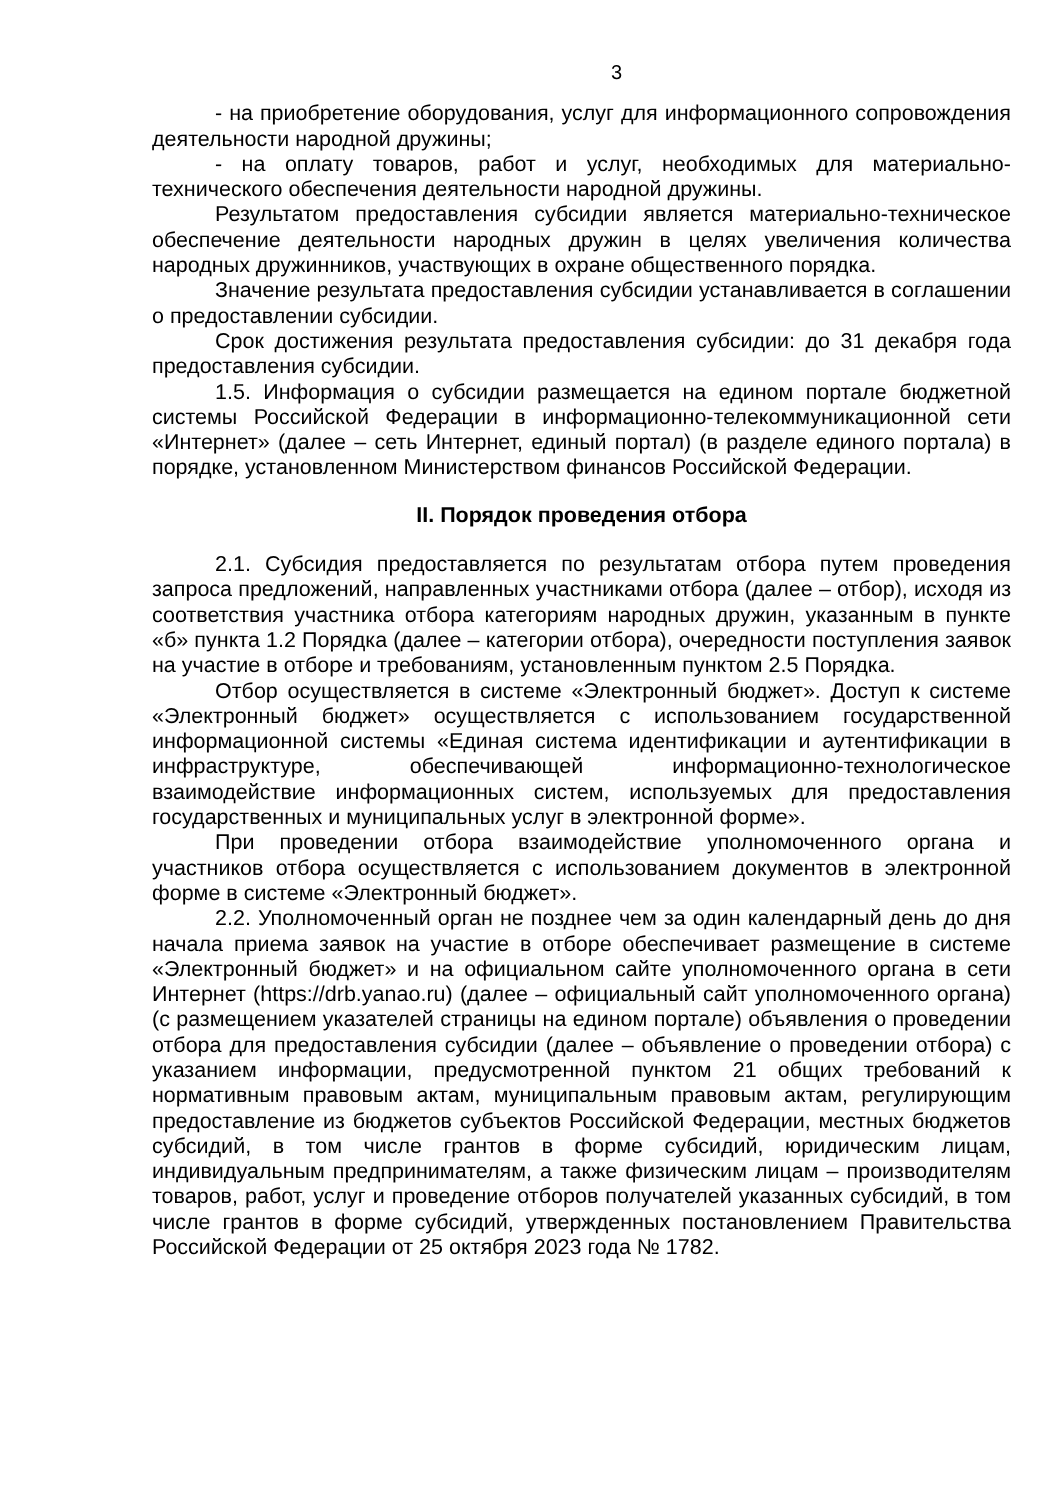3
- на приобретение оборудования, услуг для информационного сопровождения деятельности народной дружины;
- на оплату товаров, работ и услуг, необходимых для материально-технического обеспечения деятельности народной дружины.
Результатом предоставления субсидии является материально-техническое обеспечение деятельности народных дружин в целях увеличения количества народных дружинников, участвующих в охране общественного порядка.
Значение результата предоставления субсидии устанавливается в соглашении о предоставлении субсидии.
Срок достижения результата предоставления субсидии: до 31 декабря года предоставления субсидии.
1.5. Информация о субсидии размещается на едином портале бюджетной системы Российской Федерации в информационно-телекоммуникационной сети «Интернет» (далее – сеть Интернет, единый портал) (в разделе единого портала) в порядке, установленном Министерством финансов Российской Федерации.
II. Порядок проведения отбора
2.1. Субсидия предоставляется по результатам отбора путем проведения запроса предложений, направленных участниками отбора (далее – отбор), исходя из соответствия участника отбора категориям народных дружин, указанным в пункте «б» пункта 1.2 Порядка (далее – категории отбора), очередности поступления заявок на участие в отборе и требованиям, установленным пунктом 2.5 Порядка.
Отбор осуществляется в системе «Электронный бюджет». Доступ к системе «Электронный бюджет» осуществляется с использованием государственной информационной системы «Единая система идентификации и аутентификации в инфраструктуре, обеспечивающей информационно-технологическое взаимодействие информационных систем, используемых для предоставления государственных и муниципальных услуг в электронной форме».
При проведении отбора взаимодействие уполномоченного органа и участников отбора осуществляется с использованием документов в электронной форме в системе «Электронный бюджет».
2.2. Уполномоченный орган не позднее чем за один календарный день до дня начала приема заявок на участие в отборе обеспечивает размещение в системе «Электронный бюджет» и на официальном сайте уполномоченного органа в сети Интернет (https://drb.yanao.ru) (далее – официальный сайт уполномоченного органа) (с размещением указателей страницы на едином портале) объявления о проведении отбора для предоставления субсидии (далее – объявление о проведении отбора) с указанием информации, предусмотренной пунктом 21 общих требований к нормативным правовым актам, муниципальным правовым актам, регулирующим предоставление из бюджетов субъектов Российской Федерации, местных бюджетов субсидий, в том числе грантов в форме субсидий, юридическим лицам, индивидуальным предпринимателям, а также физическим лицам – производителям товаров, работ, услуг и проведение отборов получателей указанных субсидий, в том числе грантов в форме субсидий, утвержденных постановлением Правительства Российской Федерации от 25 октября 2023 года № 1782.